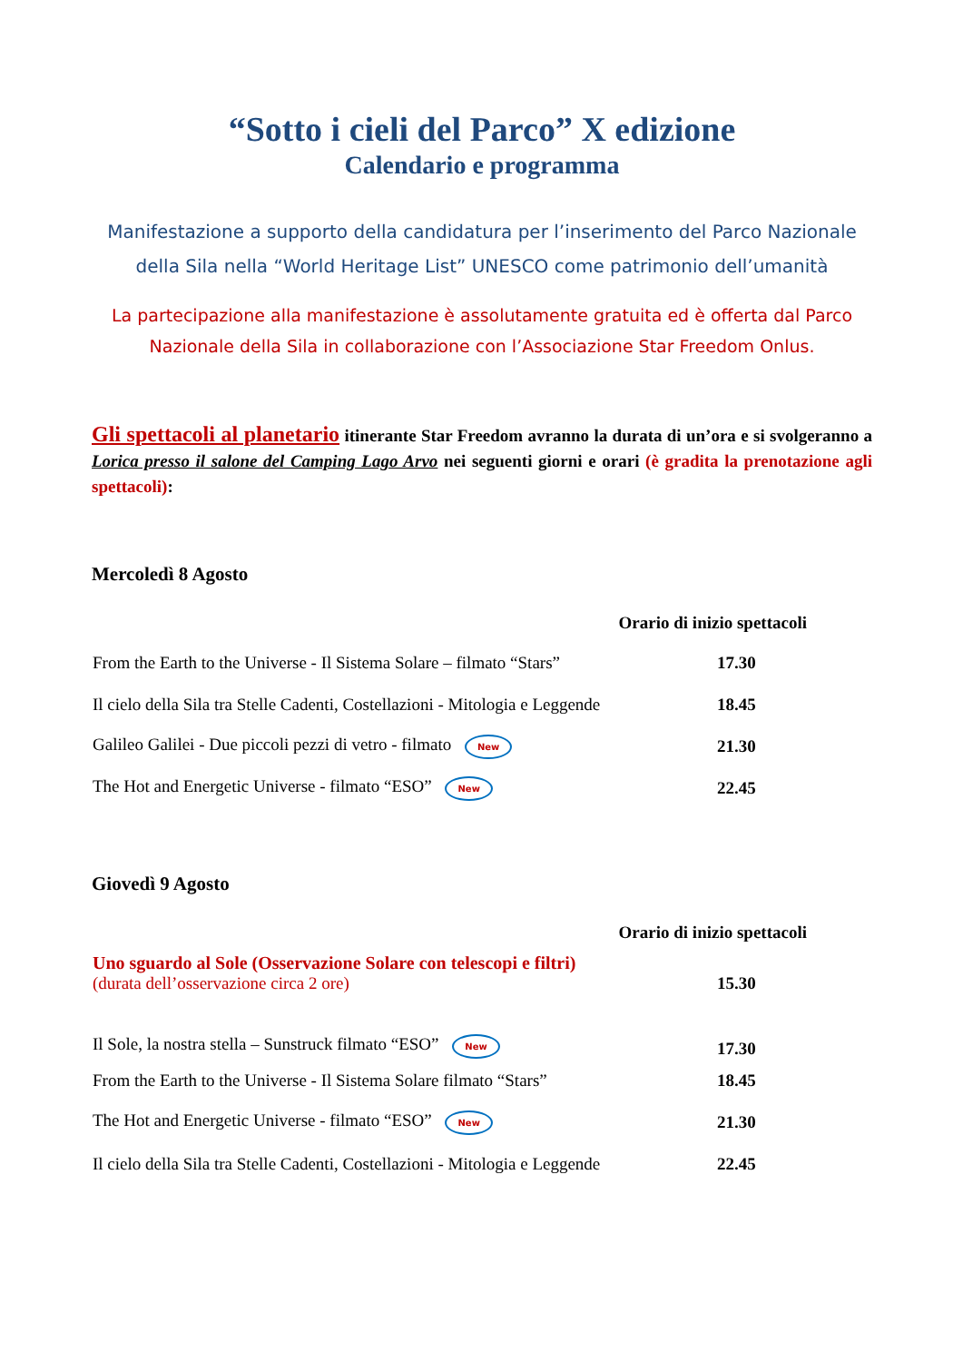“Sotto i cieli del Parco” X edizione
Calendario e programma
Manifestazione a supporto della candidatura per l’inserimento del Parco Nazionale della Sila nella “World Heritage List” UNESCO come patrimonio dell’umanità
La partecipazione alla manifestazione è assolutamente gratuita ed è offerta dal Parco Nazionale della Sila in collaborazione con l’Associazione Star Freedom Onlus.
Gli spettacoli al planetario itinerante Star Freedom avranno la durata di un’ora e si svolgeranno a Lorica presso il salone del Camping Lago Arvo nei seguenti giorni e orari (è gradita la prenotazione agli spettacoli):
Mercoledì 8 Agosto
| Orario di inizio spettacoli | |
| --- | --- |
| From the Earth to the Universe - Il Sistema Solare – filmato “Stars” | 17.30 |
| Il cielo della Sila tra Stelle Cadenti, Costellazioni - Mitologia e Leggende | 18.45 |
| Galileo Galilei - Due piccoli pezzi di vetro - filmato New | 21.30 |
| The Hot and Energetic Universe - filmato “ESO” New | 22.45 |
Giovedì 9 Agosto
| Orario di inizio spettacoli | |
| --- | --- |
| Uno sguardo al Sole (Osservazione Solare con telescopi e filtri) (durata dell’osservazione circa 2 ore) | 15.30 |
| Il Sole, la nostra stella – Sunstruck filmato “ESO” New | 17.30 |
| From the Earth to the Universe - Il Sistema Solare filmato “Stars” | 18.45 |
| The Hot and Energetic Universe - filmato “ESO” New | 21.30 |
| Il cielo della Sila tra Stelle Cadenti, Costellazioni - Mitologia e Leggende | 22.45 |